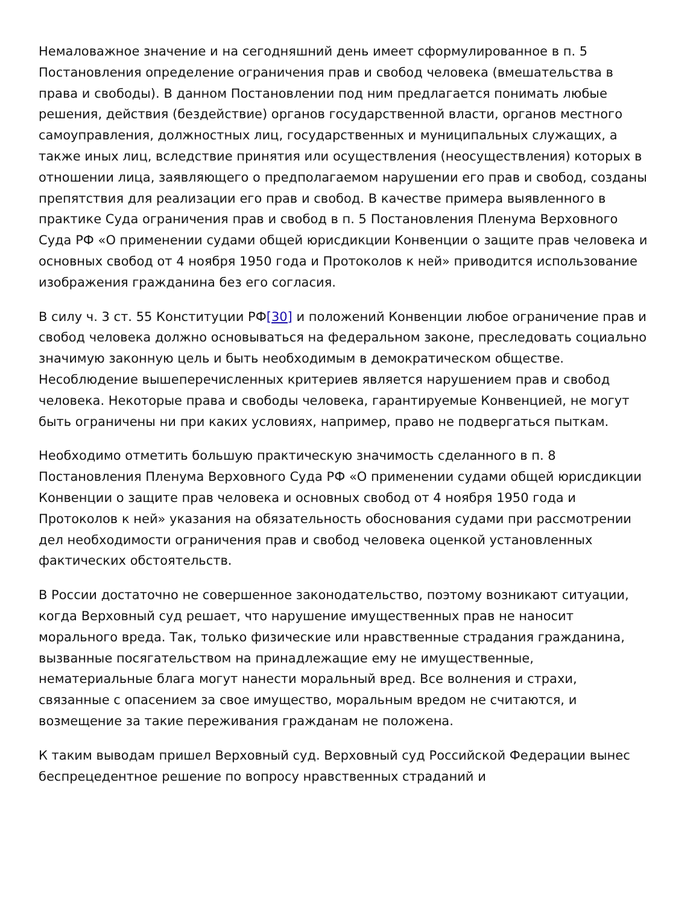Немаловажное значение и на сегодняшний день имеет сформулированное в п. 5 Постановления определение ограничения прав и свобод человека (вмешательства в права и свободы). В данном Постановлении под ним предлагается понимать любые решения, действия (бездействие) органов государственной власти, органов местного самоуправления, должностных лиц, государственных и муниципальных служащих, а также иных лиц, вследствие принятия или осуществления (неосуществления) которых в отношении лица, заявляющего о предполагаемом нарушении его прав и свобод, созданы препятствия для реализации его прав и свобод. В качестве примера выявленного в практике Суда ограничения прав и свобод в п. 5 Постановления Пленума Верховного Суда РФ «О применении судами общей юрисдикции Конвенции о защите прав человека и основных свобод от 4 ноября 1950 года и Протоколов к ней» приводится использование изображения гражданина без его согласия.
В силу ч. 3 ст. 55 Конституции РФ[30] и положений Конвенции любое ограничение прав и свобод человека должно основываться на федеральном законе, преследовать социально значимую законную цель и быть необходимым в демократическом обществе. Несоблюдение вышеперечисленных критериев является нарушением прав и свобод человека. Некоторые права и свободы человека, гарантируемые Конвенцией, не могут быть ограничены ни при каких условиях, например, право не подвергаться пыткам.
Необходимо отметить большую практическую значимость сделанного в п. 8 Постановления Пленума Верховного Суда РФ «О применении судами общей юрисдикции Конвенции о защите прав человека и основных свобод от 4 ноября 1950 года и Протоколов к ней» указания на обязательность обоснования судами при рассмотрении дел необходимости ограничения прав и свобод человека оценкой установленных фактических обстоятельств.
В России достаточно не совершенное законодательство, поэтому возникают ситуации, когда Верховный суд решает, что нарушение имущественных прав не наносит морального вреда. Так, только физические или нравственные страдания гражданина, вызванные посягательством на принадлежащие ему не имущественные, нематериальные блага могут нанести моральный вред. Все волнения и страхи, связанные с опасением за свое имущество, моральным вредом не считаются, и возмещение за такие переживания гражданам не положена.
К таким выводам пришел Верховный суд. Верховный суд Российской Федерации вынес беспрецедентное решение по вопросу нравственных страданий и